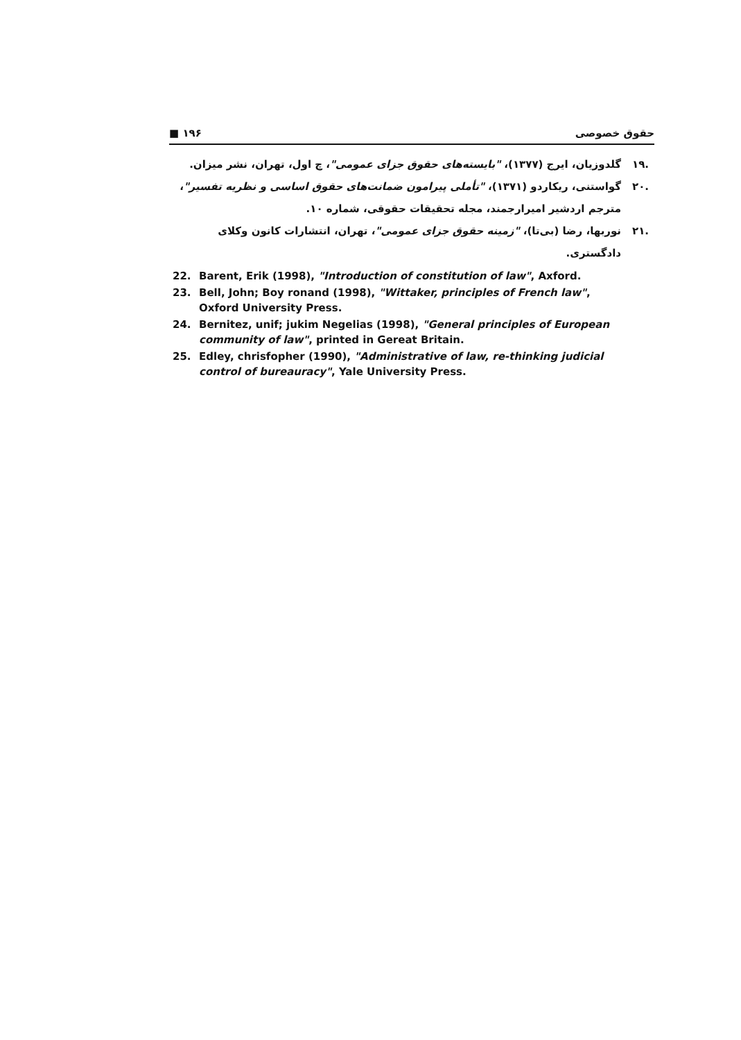■ ۱۹۶ حقوق خصوصی
.۱۹ گلدوزیان، ایرج (۱۳۷۷)، "بایسته‌های حقوق جزای عمومی"، چ اول، تهران، نشر میزان.
.۲۰ گواستنی، ریکاردو (۱۳۷۱)، "تأملی پیرامون ضمانت‌های حقوق اساسی و نظریه تفسیر"، مترجم اردشیر امیرارجمند، مجله تحقیقات حقوقی، شماره ۱۰.
.۲۱ نوربها، رضا (بی‌تا)، "زمینه حقوق جزای عمومی"، تهران، انتشارات کانون وکلای دادگستری.
22. Barent, Erik (1998), "Introduction of constitution of law", Axford.
23. Bell, John; Boy ronand (1998), "Wittaker, principles of French law", Oxford University Press.
24. Bernitez, unif; jukim Negelias (1998), "General principles of European community of law", printed in Gereat Britain.
25. Edley, chrisfopher (1990), "Administrative of law, re-thinking judicial control of bureauracy", Yale University Press.